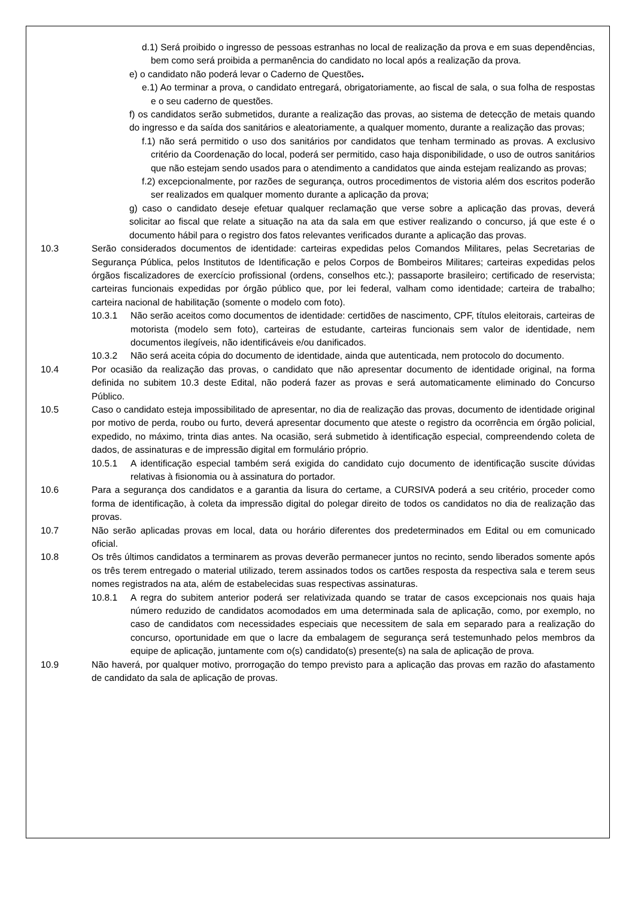d.1) Será proibido o ingresso de pessoas estranhas no local de realização da prova e em suas dependências, bem como será proibida a permanência do candidato no local após a realização da prova.
e) o candidato não poderá levar o Caderno de Questões.
e.1) Ao terminar a prova, o candidato entregará, obrigatoriamente, ao fiscal de sala, o sua folha de respostas e o seu caderno de questões.
f) os candidatos serão submetidos, durante a realização das provas, ao sistema de detecção de metais quando do ingresso e da saída dos sanitários e aleatoriamente, a qualquer momento, durante a realização das provas;
f.1) não será permitido o uso dos sanitários por candidatos que tenham terminado as provas. A exclusivo critério da Coordenação do local, poderá ser permitido, caso haja disponibilidade, o uso de outros sanitários que não estejam sendo usados para o atendimento a candidatos que ainda estejam realizando as provas;
f.2) excepcionalmente, por razões de segurança, outros procedimentos de vistoria além dos escritos poderão ser realizados em qualquer momento durante a aplicação da prova;
g) caso o candidato deseje efetuar qualquer reclamação que verse sobre a aplicação das provas, deverá solicitar ao fiscal que relate a situação na ata da sala em que estiver realizando o concurso, já que este é o documento hábil para o registro dos fatos relevantes verificados durante a aplicação das provas.
10.3 Serão considerados documentos de identidade: carteiras expedidas pelos Comandos Militares, pelas Secretarias de Segurança Pública, pelos Institutos de Identificação e pelos Corpos de Bombeiros Militares; carteiras expedidas pelos órgãos fiscalizadores de exercício profissional (ordens, conselhos etc.); passaporte brasileiro; certificado de reservista; carteiras funcionais expedidas por órgão público que, por lei federal, valham como identidade; carteira de trabalho; carteira nacional de habilitação (somente o modelo com foto).
10.3.1 Não serão aceitos como documentos de identidade: certidões de nascimento, CPF, títulos eleitorais, carteiras de motorista (modelo sem foto), carteiras de estudante, carteiras funcionais sem valor de identidade, nem documentos ilegíveis, não identificáveis e/ou danificados.
10.3.2 Não será aceita cópia do documento de identidade, ainda que autenticada, nem protocolo do documento.
10.4 Por ocasião da realização das provas, o candidato que não apresentar documento de identidade original, na forma definida no subitem 10.3 deste Edital, não poderá fazer as provas e será automaticamente eliminado do Concurso Público.
10.5 Caso o candidato esteja impossibilitado de apresentar, no dia de realização das provas, documento de identidade original por motivo de perda, roubo ou furto, deverá apresentar documento que ateste o registro da ocorrência em órgão policial, expedido, no máximo, trinta dias antes. Na ocasião, será submetido à identificação especial, compreendendo coleta de dados, de assinaturas e de impressão digital em formulário próprio.
10.5.1 A identificação especial também será exigida do candidato cujo documento de identificação suscite dúvidas relativas à fisionomia ou à assinatura do portador.
10.6 Para a segurança dos candidatos e a garantia da lisura do certame, a CURSIVA poderá a seu critério, proceder como forma de identificação, à coleta da impressão digital do polegar direito de todos os candidatos no dia de realização das provas.
10.7 Não serão aplicadas provas em local, data ou horário diferentes dos predeterminados em Edital ou em comunicado oficial.
10.8 Os três últimos candidatos a terminarem as provas deverão permanecer juntos no recinto, sendo liberados somente após os três terem entregado o material utilizado, terem assinados todos os cartões resposta da respectiva sala e terem seus nomes registrados na ata, além de estabelecidas suas respectivas assinaturas.
10.8.1 A regra do subitem anterior poderá ser relativizada quando se tratar de casos excepcionais nos quais haja número reduzido de candidatos acomodados em uma determinada sala de aplicação, como, por exemplo, no caso de candidatos com necessidades especiais que necessitem de sala em separado para a realização do concurso, oportunidade em que o lacre da embalagem de segurança será testemunhado pelos membros da equipe de aplicação, juntamente com o(s) candidato(s) presente(s) na sala de aplicação de prova.
10.9 Não haverá, por qualquer motivo, prorrogação do tempo previsto para a aplicação das provas em razão do afastamento de candidato da sala de aplicação de provas.